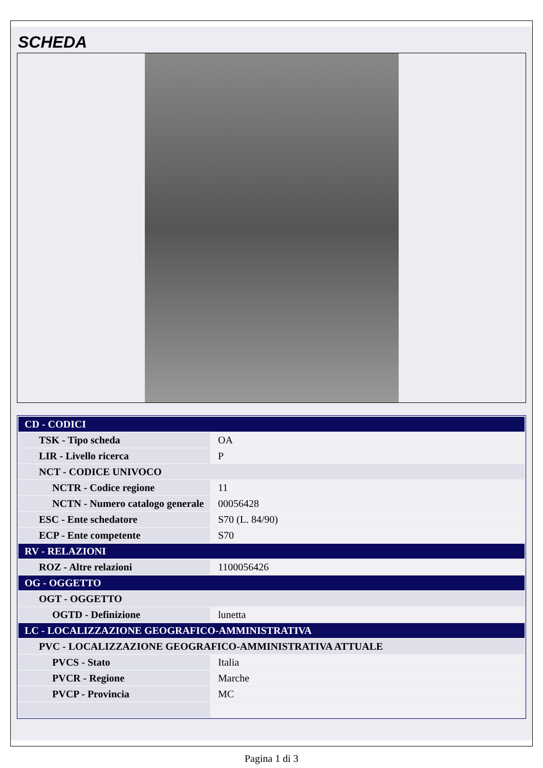SCHEDA
| CD - CODICI | |
| TSK - Tipo scheda | OA |
| LIR - Livello ricerca | P |
| NCT - CODICE UNIVOCO | |
| NCTR - Codice regione | 11 |
| NCTN - Numero catalogo generale | 00056428 |
| ESC - Ente schedatore | S70 (L. 84/90) |
| ECP - Ente competente | S70 |
| RV - RELAZIONI | |
| ROZ - Altre relazioni | 1100056426 |
| OG - OGGETTO | |
| OGT - OGGETTO | |
| OGTD - Definizione | lunetta |
| LC - LOCALIZZAZIONE GEOGRAFICO-AMMINISTRATIVA | |
| PVC - LOCALIZZAZIONE GEOGRAFICO-AMMINISTRATIVA ATTUALE | |
| PVCS - Stato | Italia |
| PVCR - Regione | Marche |
| PVCP - Provincia | MC |
Pagina 1 di 3